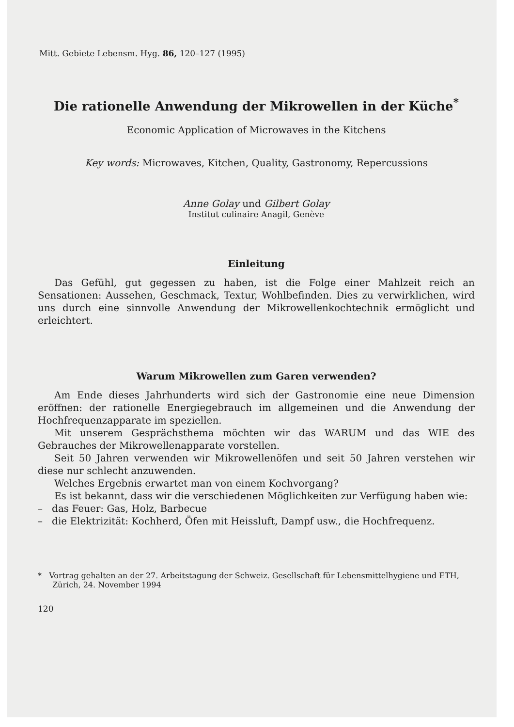Mitt. Gebiete Lebensm. Hyg. 86, 120–127 (1995)
Die rationelle Anwendung der Mikrowellen in der Küche<sup>*</sup>
Economic Application of Microwaves in the Kitchens
Key words: Microwaves, Kitchen, Quality, Gastronomy, Repercussions
Anne Golay und Gilbert Golay
Institut culinaire Anagil, Genève
Einleitung
Das Gefühl, gut gegessen zu haben, ist die Folge einer Mahlzeit reich an Sensationen: Aussehen, Geschmack, Textur, Wohlbefinden. Dies zu verwirklichen, wird uns durch eine sinnvolle Anwendung der Mikrowellenkochtechnik ermöglicht und erleichtert.
Warum Mikrowellen zum Garen verwenden?
Am Ende dieses Jahrhunderts wird sich der Gastronomie eine neue Dimension eröffnen: der rationelle Energiegebrauch im allgemeinen und die Anwendung der Hochfrequenzapparate im speziellen.
Mit unserem Gesprächsthema möchten wir das WARUM und das WIE des Gebrauches der Mikrowellenapparate vorstellen.
Seit 50 Jahren verwenden wir Mikrowellenöfen und seit 50 Jahren verstehen wir diese nur schlecht anzuwenden.
Welches Ergebnis erwartet man von einem Kochvorgang?
Es ist bekannt, dass wir die verschiedenen Möglichkeiten zur Verfügung haben wie:
– das Feuer: Gas, Holz, Barbecue
– die Elektrizität: Kochherd, Öfen mit Heissluft, Dampf usw., die Hochfrequenz.
* Vortrag gehalten an der 27. Arbeitstagung der Schweiz. Gesellschaft für Lebensmittelhygiene und ETH, Zürich, 24. November 1994
120